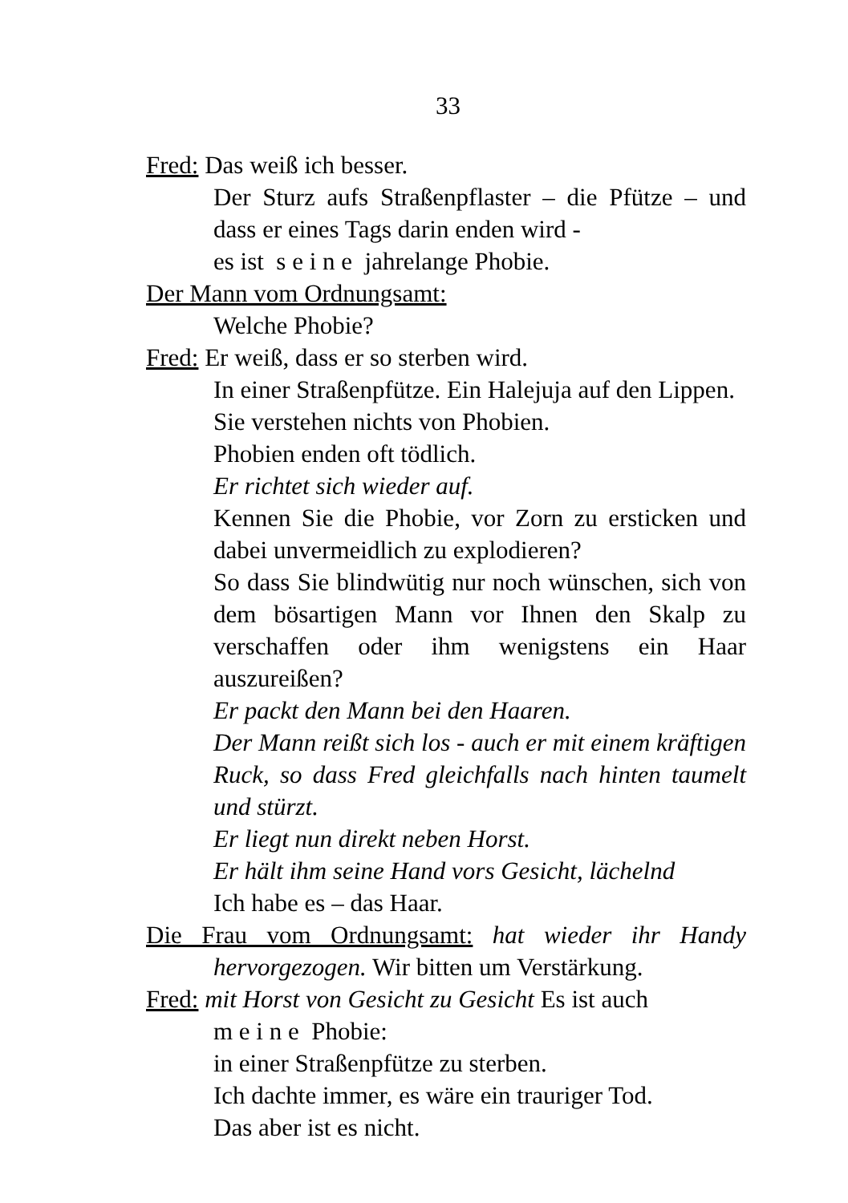33
Fred: Das weiß ich besser.
Der Sturz aufs Straßenpflaster – die Pfütze – und dass er eines Tags darin enden wird -
es ist s e i n e jahrelange Phobie.
Der Mann vom Ordnungsamt:
Welche Phobie?
Fred: Er weiß, dass er so sterben wird.
In einer Straßenpfütze. Ein Halejuja auf den Lippen.
Sie verstehen nichts von Phobien.
Phobien enden oft tödlich.
Er richtet sich wieder auf.
Kennen Sie die Phobie, vor Zorn zu ersticken und dabei unvermeidlich zu explodieren?
So dass Sie blindwütig nur noch wünschen, sich von dem bösartigen Mann vor Ihnen den Skalp zu verschaffen oder ihm wenigstens ein Haar auszureißen?
Er packt den Mann bei den Haaren.
Der Mann reißt sich los - auch er mit einem kräftigen Ruck, so dass Fred gleichfalls nach hinten taumelt und stürzt.
Er liegt nun direkt neben Horst.
Er hält ihm seine Hand vors Gesicht, lächelnd
Ich habe es – das Haar.
Die Frau vom Ordnungsamt: hat wieder ihr Handy hervorgezogen. Wir bitten um Verstärkung.
Fred: mit Horst von Gesicht zu Gesicht Es ist auch
m e i n e Phobie:
in einer Straßenpfütze zu sterben.
Ich dachte immer, es wäre ein trauriger Tod.
Das aber ist es nicht.